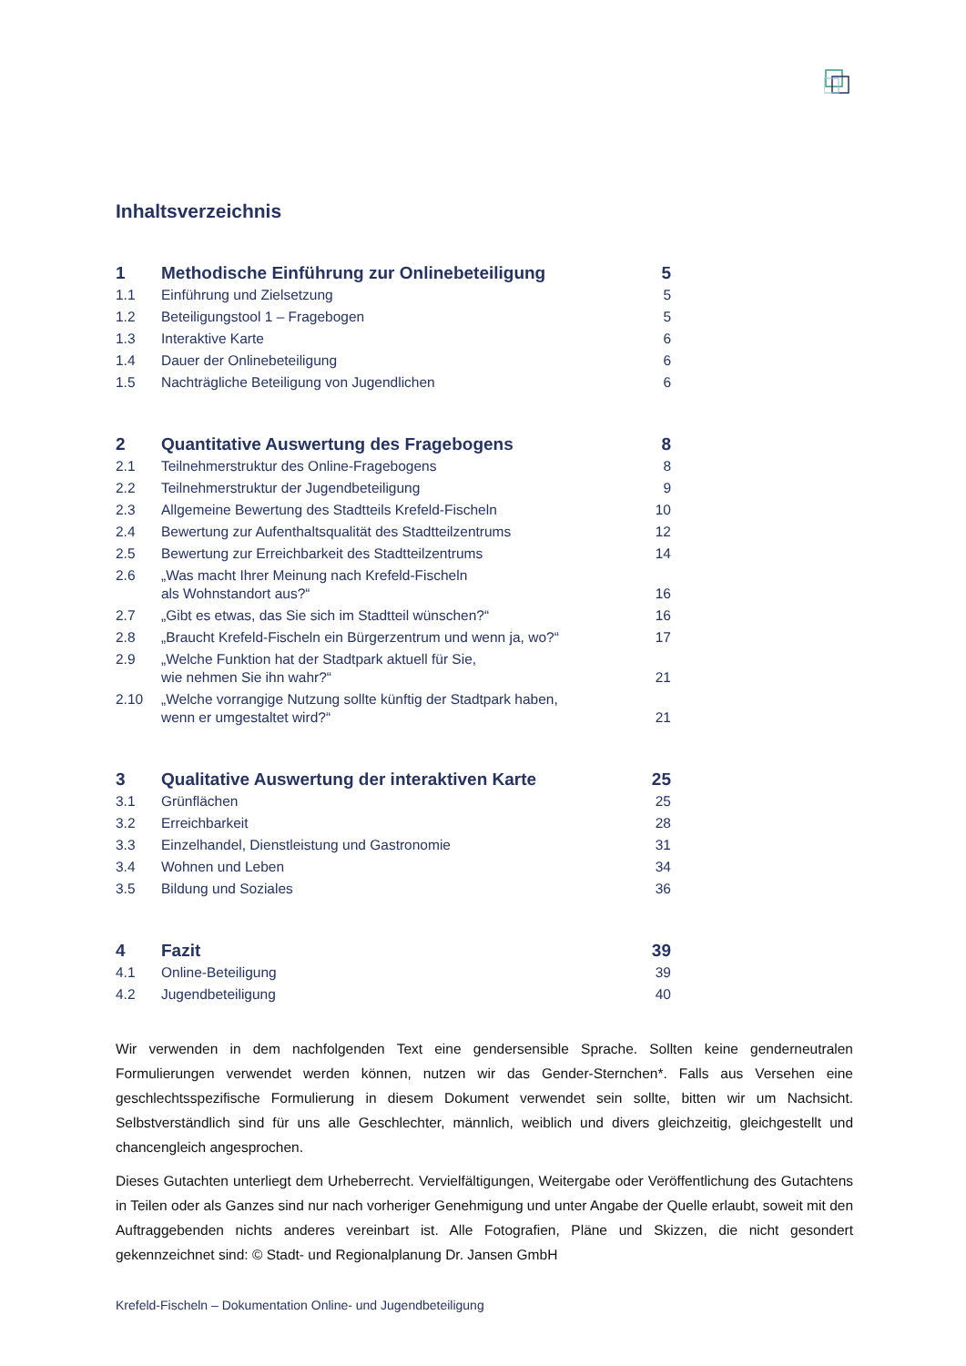Inhaltsverzeichnis
| 1 | Methodische Einführung zur Onlinebeteiligung | 5 |
| 1.1 | Einführung und Zielsetzung | 5 |
| 1.2 | Beteiligungstool 1 – Fragebogen | 5 |
| 1.3 | Interaktive Karte | 6 |
| 1.4 | Dauer der Onlinebeteiligung | 6 |
| 1.5 | Nachträgliche Beteiligung von Jugendlichen | 6 |
| 2 | Quantitative Auswertung des Fragebogens | 8 |
| 2.1 | Teilnehmerstruktur des Online-Fragebogens | 8 |
| 2.2 | Teilnehmerstruktur der Jugendbeteiligung | 9 |
| 2.3 | Allgemeine Bewertung des Stadtteils Krefeld-Fischeln | 10 |
| 2.4 | Bewertung zur Aufenthaltsqualität des Stadtteilzentrums | 12 |
| 2.5 | Bewertung zur Erreichbarkeit des Stadtteilzentrums | 14 |
| 2.6 | „Was macht Ihrer Meinung nach Krefeld-Fischeln als Wohnstandort aus?“ | 16 |
| 2.7 | „Gibt es etwas, das Sie sich im Stadtteil wünschen?“ | 16 |
| 2.8 | „Braucht Krefeld-Fischeln ein Bürgerzentrum und wenn ja, wo?“ | 17 |
| 2.9 | „Welche Funktion hat der Stadtpark aktuell für Sie, wie nehmen Sie ihn wahr?“ | 21 |
| 2.10 | „Welche vorrangige Nutzung sollte künftig der Stadtpark haben, wenn er umgestaltet wird?“ | 21 |
| 3 | Qualitative Auswertung der interaktiven Karte | 25 |
| 3.1 | Grünflächen | 25 |
| 3.2 | Erreichbarkeit | 28 |
| 3.3 | Einzelhandel, Dienstleistung und Gastronomie | 31 |
| 3.4 | Wohnen und Leben | 34 |
| 3.5 | Bildung und Soziales | 36 |
| 4 | Fazit | 39 |
| 4.1 | Online-Beteiligung | 39 |
| 4.2 | Jugendbeteiligung | 40 |
Wir verwenden in dem nachfolgenden Text eine gendersensible Sprache. Sollten keine genderneutralen Formulierungen verwendet werden können, nutzen wir das Gender-Sternchen*. Falls aus Versehen eine geschlechtsspezifische Formulierung in diesem Dokument verwendet sein sollte, bitten wir um Nachsicht. Selbstverständlich sind für uns alle Geschlechter, männlich, weiblich und divers gleichzeitig, gleichgestellt und chancengleich angesprochen.
Dieses Gutachten unterliegt dem Urheberrecht. Vervielfältigungen, Weitergabe oder Veröffentlichung des Gutachtens in Teilen oder als Ganzes sind nur nach vorheriger Genehmigung und unter Angabe der Quelle erlaubt, soweit mit den Auftraggebenden nichts anderes vereinbart ist. Alle Fotografien, Pläne und Skizzen, die nicht gesondert gekennzeichnet sind: © Stadt- und Regionalplanung Dr. Jansen GmbH
Krefeld-Fischeln – Dokumentation Online- und Jugendbeteiligung